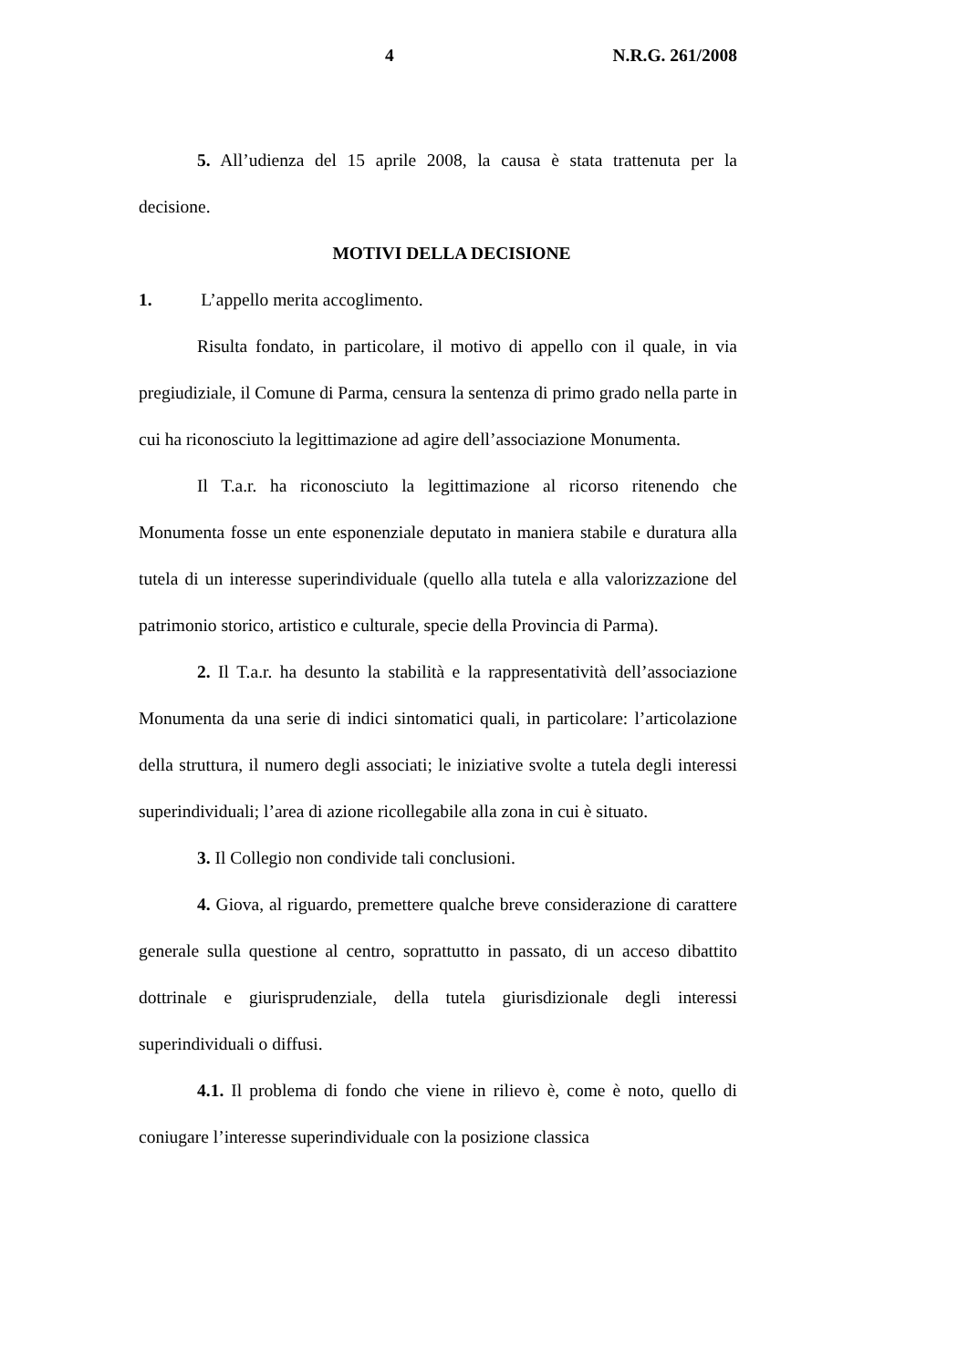4 N.R.G. 261/2008
5. All’udienza del 15 aprile 2008, la causa è stata trattenuta per la decisione.
MOTIVI DELLA DECISIONE
1. L’appello merita accoglimento.
Risulta fondato, in particolare, il motivo di appello con il quale, in via pregiudiziale, il Comune di Parma, censura la sentenza di primo grado nella parte in cui ha riconosciuto la legittimazione ad agire dell’associazione Monumenta.
Il T.a.r. ha riconosciuto la legittimazione al ricorso ritenendo che Monumenta fosse un ente esponenziale deputato in maniera stabile e duratura alla tutela di un interesse superindividuale (quello alla tutela e alla valorizzazione del patrimonio storico, artistico e culturale, specie della Provincia di Parma).
2. Il T.a.r. ha desunto la stabilità e la rappresentatività dell’associazione Monumenta da una serie di indici sintomatici quali, in particolare: l’articolazione della struttura, il numero degli associati; le iniziative svolte a tutela degli interessi superindividuali; l’area di azione ricollegabile alla zona in cui è situato.
3. Il Collegio non condivide tali conclusioni.
4. Giova, al riguardo, premettere qualche breve considerazione di carattere generale sulla questione al centro, soprattutto in passato, di un acceso dibattito dottrinale e giurisprudenziale, della tutela giurisdizionale degli interessi superindividuali o diffusi.
4.1. Il problema di fondo che viene in rilievo è, come è noto, quello di coniugare l’interesse superindividuale con la posizione classica